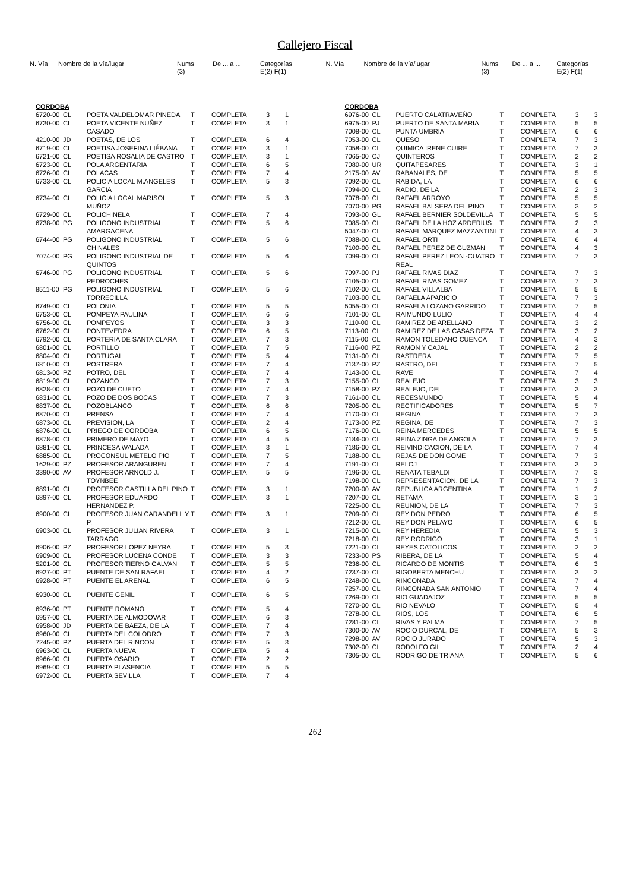Callejero Fiscal
N. Vía Nombre de la vía/lugar Nums
(3) De ... a ... Categorías
E(2) F(1)
N. Vía Nombre de la vía/lugar Nums
(3) De ... a ... Categorías
E(2) F(1)
CORDOBA
| 6720-00 | CL | POETA VALDELOMAR PINEDA | T | COMPLETA | 3 | 1 |
| 6730-00 | CL | POETA VICENTE NUÑEZ CASADO | T | COMPLETA | 3 | 1 |
| 4210-00 | JD | POETAS, DE LOS | T | COMPLETA | 6 | 4 |
| 6719-00 | CL | POETISA JOSEFINA LIÉBANA | T | COMPLETA | 3 | 1 |
| 6721-00 | CL | POETISA ROSALIA DE CASTRO | T | COMPLETA | 3 | 1 |
| 6723-00 | CL | POLA ARGENTARIA | T | COMPLETA | 6 | 5 |
| 6726-00 | CL | POLACAS | T | COMPLETA | 7 | 4 |
| 6733-00 | CL | POLICIA LOCAL M.ANGELES GARCIA | T | COMPLETA | 5 | 3 |
| 6734-00 | CL | POLICIA LOCAL MARISOL MUÑOZ | T | COMPLETA | 5 | 3 |
| 6729-00 | CL | POLICHINELA | T | COMPLETA | 7 | 4 |
| 6738-00 | PG | POLIGONO INDUSTRIAL AMARGACENA | T | COMPLETA | 5 | 6 |
| 6744-00 | PG | POLIGONO INDUSTRIAL CHINALES | T | COMPLETA | 5 | 6 |
| 7074-00 | PG | POLIGONO INDUSTRIAL DE QUINTOS | T | COMPLETA | 5 | 6 |
| 6746-00 | PG | POLIGONO INDUSTRIAL PEDROCHES | T | COMPLETA | 5 | 6 |
| 8511-00 | PG | POLIGONO INDUSTRIAL TORRECILLA | T | COMPLETA | 5 | 6 |
| 6749-00 | CL | POLONIA | T | COMPLETA | 5 | 5 |
| 6753-00 | CL | POMPEYA PAULINA | T | COMPLETA | 6 | 6 |
| 6756-00 | CL | POMPEYOS | T | COMPLETA | 3 | 3 |
| 6762-00 | CL | PONTEVEDRA | T | COMPLETA | 6 | 5 |
| 6792-00 | CL | PORTERIA DE SANTA CLARA | T | COMPLETA | 7 | 3 |
| 6801-00 | CL | PORTILLO | T | COMPLETA | 7 | 5 |
| 6804-00 | CL | PORTUGAL | T | COMPLETA | 5 | 4 |
| 6810-00 | CL | POSTRERA | T | COMPLETA | 7 | 4 |
| 6813-00 | PZ | POTRO, DEL | T | COMPLETA | 7 | 4 |
| 6819-00 | CL | POZANCO | T | COMPLETA | 7 | 3 |
| 6828-00 | CL | POZO DE CUETO | T | COMPLETA | 7 | 4 |
| 6831-00 | CL | POZO DE DOS BOCAS | T | COMPLETA | 7 | 3 |
| 6837-00 | CL | POZOBLANCO | T | COMPLETA | 6 | 6 |
| 6870-00 | CL | PRENSA | T | COMPLETA | 7 | 4 |
| 6873-00 | CL | PREVISION, LA | T | COMPLETA | 2 | 4 |
| 6876-00 | CL | PRIEGO DE CORDOBA | T | COMPLETA | 6 | 5 |
| 6878-00 | CL | PRIMERO DE MAYO | T | COMPLETA | 4 | 5 |
| 6881-00 | CL | PRINCESA WALADA | T | COMPLETA | 3 | 1 |
| 6885-00 | CL | PROCONSUL METELO PIO | T | COMPLETA | 7 | 5 |
| 1629-00 | PZ | PROFESOR ARANGUREN | T | COMPLETA | 7 | 4 |
| 3390-00 | AV | PROFESOR ARNOLD J. TOYNBEE | T | COMPLETA | 5 | 5 |
| 6891-00 | CL | PROFESOR CASTILLA DEL PINO | T | COMPLETA | 3 | 1 |
| 6897-00 | CL | PROFESOR EDUARDO HERNANDEZ P. | T | COMPLETA | 3 | 1 |
| 6900-00 | CL | PROFESOR JUAN CARANDELL Y P. | T | COMPLETA | 3 | 1 |
| 6903-00 | CL | PROFESOR JULIAN RIVERA TARRAGO | T | COMPLETA | 3 | 1 |
| 6906-00 | PZ | PROFESOR LOPEZ NEYRA | T | COMPLETA | 5 | 3 |
| 6909-00 | CL | PROFESOR LUCENA CONDE | T | COMPLETA | 3 | 3 |
| 5201-00 | CL | PROFESOR TIERNO GALVAN | T | COMPLETA | 5 | 5 |
| 6927-00 | PT | PUENTE DE SAN RAFAEL | T | COMPLETA | 4 | 2 |
| 6928-00 | PT | PUENTE EL ARENAL | T | COMPLETA | 6 | 5 |
| 6930-00 | CL | PUENTE GENIL | T | COMPLETA | 6 | 5 |
| 6936-00 | PT | PUENTE ROMANO | T | COMPLETA | 5 | 4 |
| 6957-00 | CL | PUERTA DE ALMODOVAR | T | COMPLETA | 6 | 3 |
| 6958-00 | JD | PUERTA DE BAEZA, DE LA | T | COMPLETA | 7 | 4 |
| 6960-00 | CL | PUERTA DEL COLODRO | T | COMPLETA | 7 | 3 |
| 7245-00 | PZ | PUERTA DEL RINCON | T | COMPLETA | 5 | 3 |
| 6963-00 | CL | PUERTA NUEVA | T | COMPLETA | 5 | 4 |
| 6966-00 | CL | PUERTA OSARIO | T | COMPLETA | 2 | 2 |
| 6969-00 | CL | PUERTA PLASENCIA | T | COMPLETA | 5 | 5 |
| 6972-00 | CL | PUERTA SEVILLA | T | COMPLETA | 7 | 4 |
CORDOBA
| 6976-00 | CL | PUERTO CALATRAVEÑO | T | COMPLETA | 3 | 3 |
| 6975-00 | PJ | PUERTO DE SANTA MARIA | T | COMPLETA | 5 | 5 |
| 7008-00 | CL | PUNTA UMBRIA | T | COMPLETA | 6 | 6 |
| 7053-00 | CL | QUESO | T | COMPLETA | 7 | 3 |
| 7058-00 | CL | QUIMICA IRENE CUIRE | T | COMPLETA | 7 | 3 |
| 7065-00 | CJ | QUINTEROS | T | COMPLETA | 2 | 2 |
| 7080-00 | UR | QUITAPESARES | T | COMPLETA | 3 | 1 |
| 2175-00 | AV | RABANALES, DE | T | COMPLETA | 5 | 5 |
| 7092-00 | CL | RABIDA, LA | T | COMPLETA | 6 | 6 |
| 7094-00 | CL | RADIO, DE LA | T | COMPLETA | 2 | 3 |
| 7078-00 | CL | RAFAEL ARROYO | T | COMPLETA | 5 | 5 |
| 7070-00 | PG | RAFAEL BALSERA DEL PINO | T | COMPLETA | 3 | 2 |
| 7093-00 | GL | RAFAEL BERNIER SOLDEVILLA | T | COMPLETA | 5 | 5 |
| 7085-00 | CL | RAFAEL DE LA HOZ ARDERIUS | T | COMPLETA | 2 | 3 |
| 5047-00 | CL | RAFAEL MARQUEZ MAZZANTINI | T | COMPLETA | 4 | 3 |
| 7088-00 | CL | RAFAEL ORTI | T | COMPLETA | 6 | 4 |
| 7100-00 | CL | RAFAEL PEREZ DE GUZMAN | T | COMPLETA | 4 | 3 |
| 7099-00 | CL | RAFAEL PEREZ LEON -CUATRO REAL | T | COMPLETA | 7 | 3 |
| 7097-00 | PJ | RAFAEL RIVAS DIAZ | T | COMPLETA | 7 | 3 |
| 7105-00 | CL | RAFAEL RIVAS GOMEZ | T | COMPLETA | 7 | 3 |
| 7102-00 | CL | RAFAEL VILLALBA | T | COMPLETA | 5 | 5 |
| 7103-00 | CL | RAFAELA APARICIO | T | COMPLETA | 7 | 3 |
| 5055-00 | CL | RAFAELA LOZANO GARRIDO | T | COMPLETA | 7 | 5 |
| 7101-00 | CL | RAIMUNDO LULIO | T | COMPLETA | 4 | 4 |
| 7110-00 | CL | RAMIREZ DE ARELLANO | T | COMPLETA | 3 | 2 |
| 7113-00 | CL | RAMIREZ DE LAS CASAS DEZA | T | COMPLETA | 3 | 2 |
| 7115-00 | CL | RAMON TOLEDANO CUENCA | T | COMPLETA | 4 | 3 |
| 7116-00 | PZ | RAMON Y CAJAL | T | COMPLETA | 2 | 2 |
| 7131-00 | CL | RASTRERA | T | COMPLETA | 7 | 5 |
| 7137-00 | PZ | RASTRO, DEL | T | COMPLETA | 7 | 5 |
| 7143-00 | CL | RAVE | T | COMPLETA | 7 | 4 |
| 7155-00 | CL | REALEJO | T | COMPLETA | 3 | 3 |
| 7158-00 | PZ | REALEJO, DEL | T | COMPLETA | 3 | 3 |
| 7161-00 | CL | RECESMUNDO | T | COMPLETA | 5 | 4 |
| 7205-00 | CL | RECTIFICADORES | T | COMPLETA | 5 | 7 |
| 7170-00 | CL | REGINA | T | COMPLETA | 7 | 3 |
| 7173-00 | PZ | REGINA, DE | T | COMPLETA | 7 | 3 |
| 7176-00 | CL | REINA MERCEDES | T | COMPLETA | 5 | 5 |
| 7184-00 | CL | REINA ZINGA DE ANGOLA | T | COMPLETA | 7 | 3 |
| 7186-00 | CL | REIVINDICACION, DE LA | T | COMPLETA | 7 | 4 |
| 7188-00 | CL | REJAS DE DON GOME | T | COMPLETA | 7 | 3 |
| 7191-00 | CL | RELOJ | T | COMPLETA | 3 | 2 |
| 7196-00 | CL | RENATA TEBALDI | T | COMPLETA | 7 | 3 |
| 7198-00 | CL | REPRESENTACION, DE LA | T | COMPLETA | 7 | 3 |
| 7200-00 | AV | REPUBLICA ARGENTINA | T | COMPLETA | 1 | 2 |
| 7207-00 | CL | RETAMA | T | COMPLETA | 3 | 1 |
| 7225-00 | CL | REUNION, DE LA | T | COMPLETA | 7 | 3 |
| 7209-00 | CL | REY DON PEDRO | T | COMPLETA | 6 | 5 |
| 7212-00 | CL | REY DON PELAYO | T | COMPLETA | 6 | 5 |
| 7215-00 | CL | REY HEREDIA | T | COMPLETA | 5 | 3 |
| 7218-00 | CL | REY RODRIGO | T | COMPLETA | 3 | 1 |
| 7221-00 | CL | REYES CATOLICOS | T | COMPLETA | 2 | 2 |
| 7233-00 | PS | RIBERA, DE LA | T | COMPLETA | 5 | 4 |
| 7236-00 | CL | RICARDO DE MONTIS | T | COMPLETA | 6 | 3 |
| 7237-00 | CL | RIGOBERTA MENCHU | T | COMPLETA | 3 | 2 |
| 7248-00 | CL | RINCONADA | T | COMPLETA | 7 | 4 |
| 7257-00 | CL | RINCONADA SAN ANTONIO | T | COMPLETA | 7 | 4 |
| 7269-00 | CL | RIO GUADAJOZ | T | COMPLETA | 5 | 5 |
| 7270-00 | CL | RIO NEVALO | T | COMPLETA | 5 | 4 |
| 7278-00 | CL | RIOS, LOS | T | COMPLETA | 6 | 5 |
| 7281-00 | CL | RIVAS Y PALMA | T | COMPLETA | 7 | 5 |
| 7300-00 | AV | ROCIO DURCAL, DE | T | COMPLETA | 5 | 3 |
| 7298-00 | AV | ROCIO JURADO | T | COMPLETA | 5 | 3 |
| 7302-00 | CL | RODOLFO GIL | T | COMPLETA | 2 | 4 |
| 7305-00 | CL | RODRIGO DE TRIANA | T | COMPLETA | 5 | 6 |
262